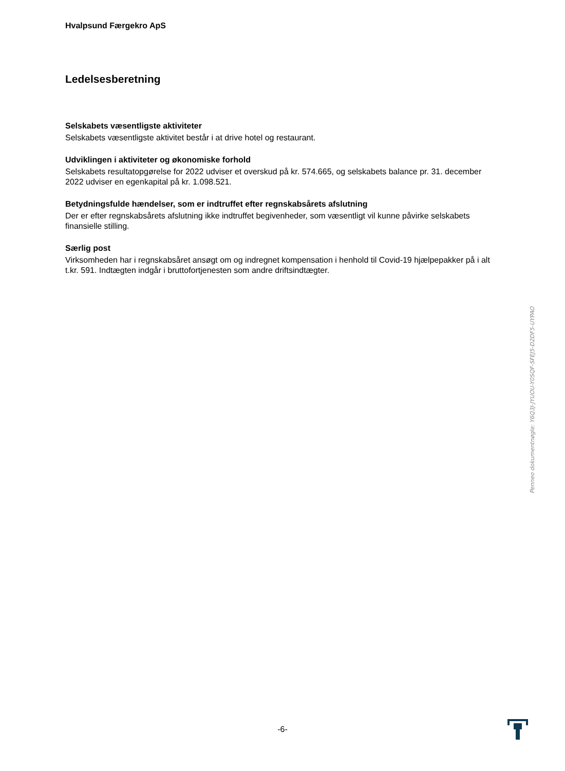Hvalpsund Færgekro ApS
Ledelsesberetning
Selskabets væsentligste aktiviteter
Selskabets væsentligste aktivitet består i at drive hotel og restaurant.
Udviklingen i aktiviteter og økonomiske forhold
Selskabets resultatopgørelse for 2022 udviser et overskud på kr. 574.665, og selskabets balance pr. 31. december 2022 udviser en egenkapital på kr. 1.098.521.
Betydningsfulde hændelser, som er indtruffet efter regnskabsårets afslutning
Der er efter regnskabsårets afslutning ikke indtruffet begivenheder, som væsentligt vil kunne påvirke selskabets finansielle stilling.
Særlig post
Virksomheden har i regnskabsåret ansøgt om og indregnet kompensation i henhold til Covid-19 hjælpepakker på i alt t.kr. 591. Indtægten indgår i bruttofortjenesten som andre driftsindtægter.
Penneo dokumentnøgle: Y6Q3J-JYUOU-Y0SQF-SFEJ5-D2DF5-UYPAO
-6-